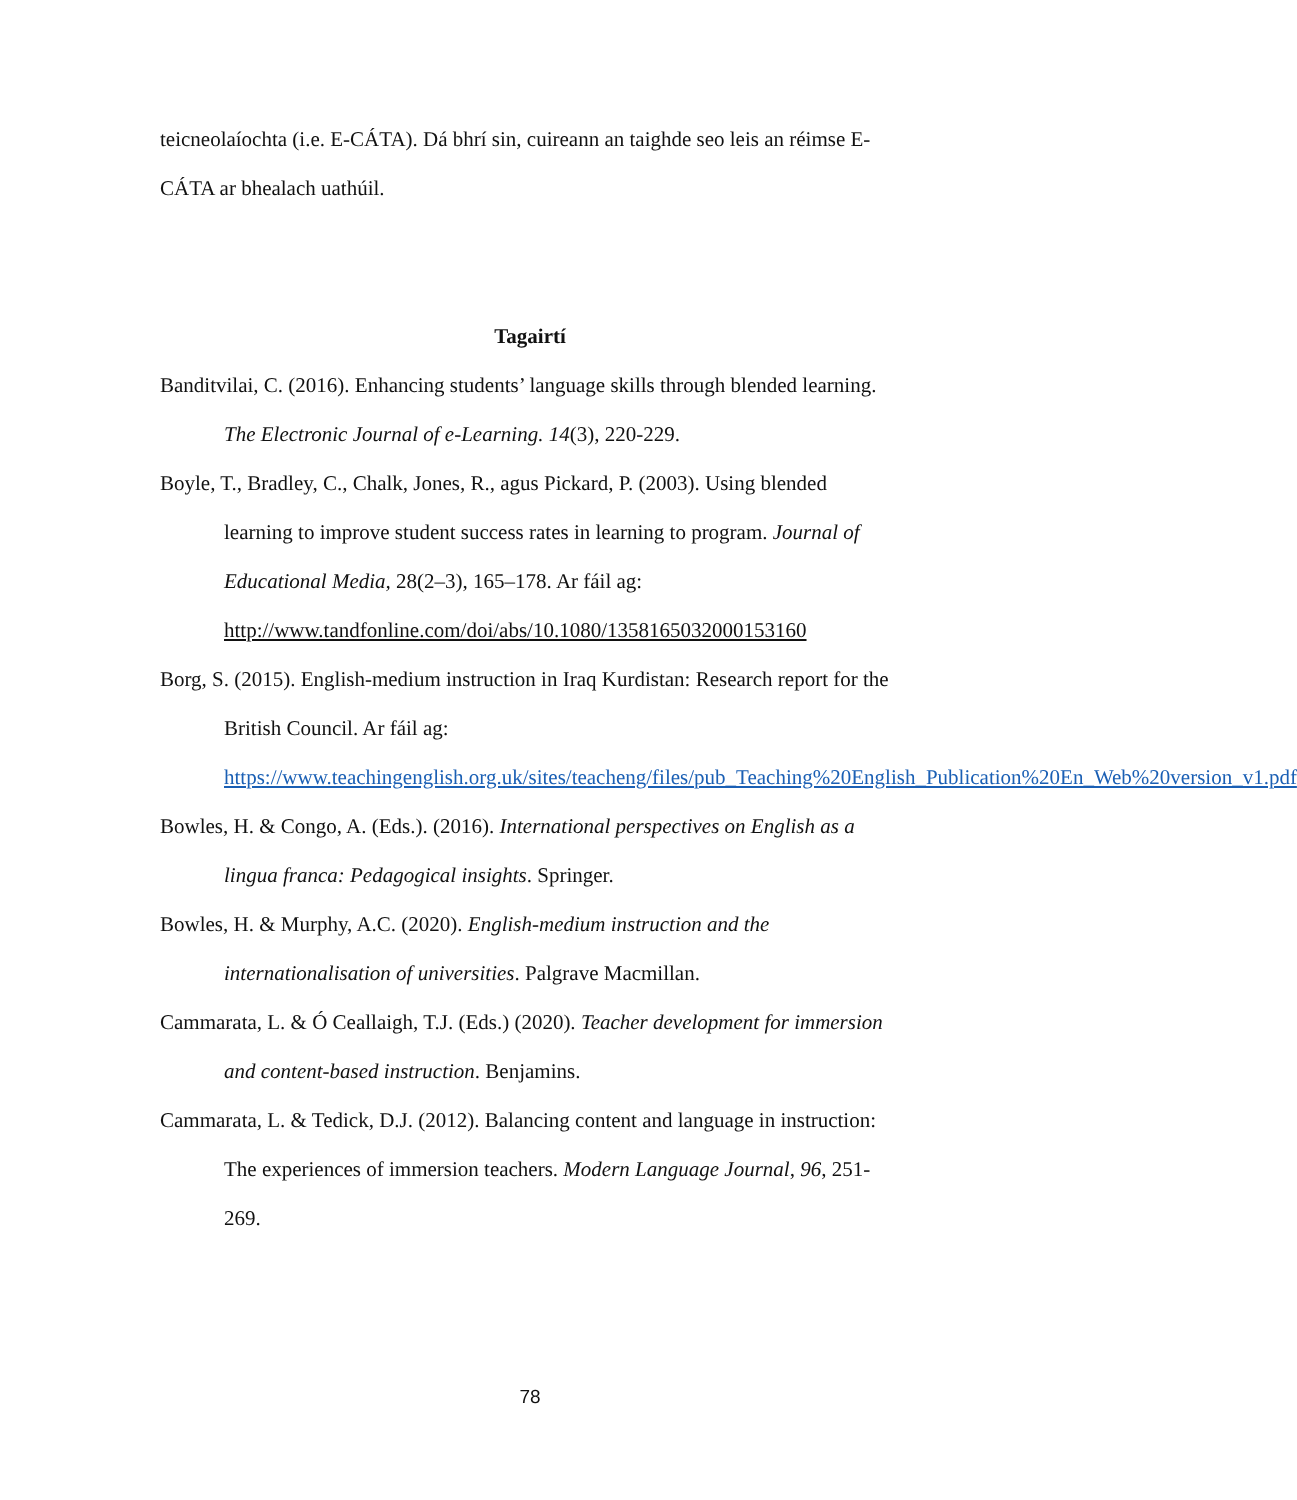teicneolaíochta (i.e. E-CÁTA). Dá bhrí sin, cuireann an taighde seo leis an réimse E-CÁTA ar bhealach uathúil.
Tagairtí
Banditvilai, C. (2016). Enhancing students’ language skills through blended learning. The Electronic Journal of e-Learning. 14(3), 220-229.
Boyle, T., Bradley, C., Chalk, Jones, R., agus Pickard, P. (2003). Using blended learning to improve student success rates in learning to program. Journal of Educational Media, 28(2–3), 165–178. Ar fáil ag: http://www.tandfonline.com/doi/abs/10.1080/1358165032000153160
Borg, S. (2015). English-medium instruction in Iraq Kurdistan: Research report for the British Council. Ar fáil ag: https://www.teachingenglish.org.uk/sites/teacheng/files/pub_Teaching%20English_Publication%20En_Web%20version_v1.pdf
Bowles, H. & Congo, A. (Eds.). (2016). International perspectives on English as a lingua franca: Pedagogical insights. Springer.
Bowles, H. & Murphy, A.C. (2020). English-medium instruction and the internationalisation of universities. Palgrave Macmillan.
Cammarata, L. & Ó Ceallaigh, T.J. (Eds.) (2020). Teacher development for immersion and content-based instruction. Benjamins.
Cammarata, L. & Tedick, D.J. (2012). Balancing content and language in instruction: The experiences of immersion teachers. Modern Language Journal, 96, 251-269.
78